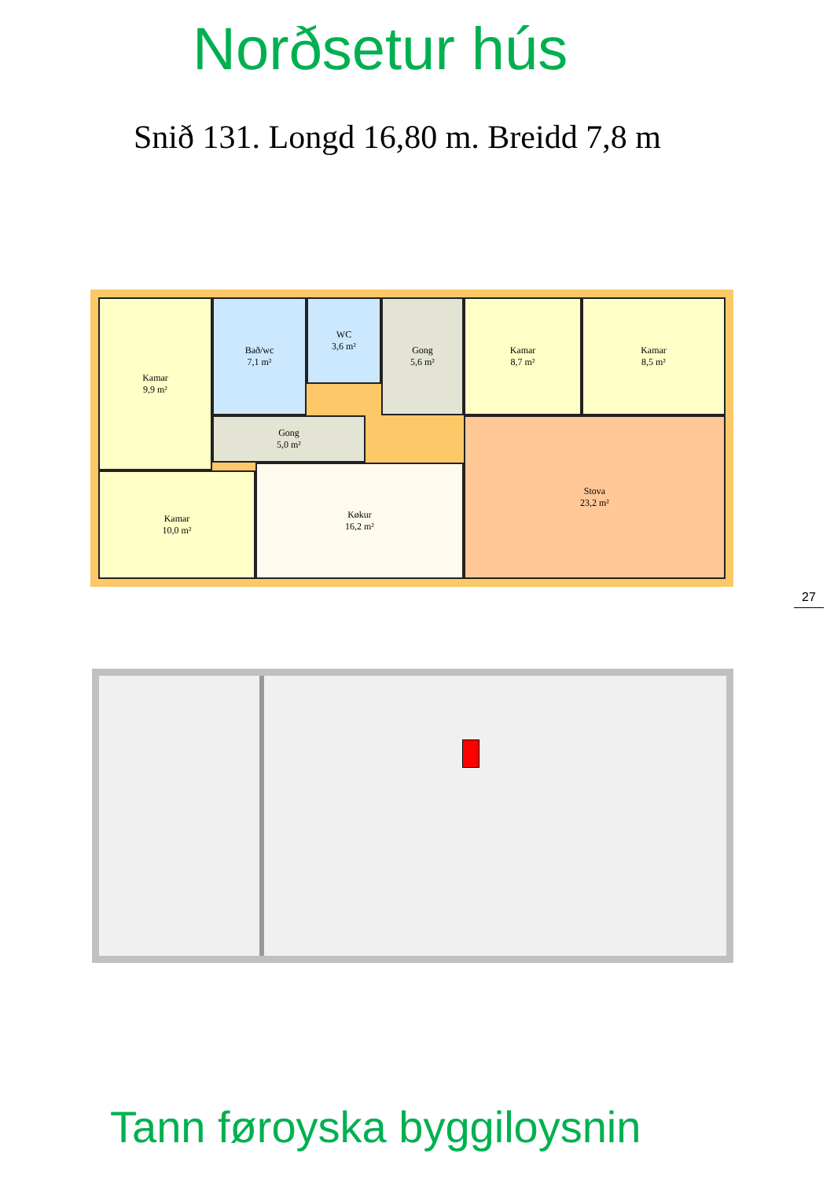Norðsetur hús
Snið 131. Longd 16,80 m. Breidd 7,8 m
Kamar
9,9 m²
Bað/wc
7,1 m²
WC
3,6 m²
Gong
5,6 m²
Kamar
8,7 m²
Kamar
8,5 m²
Gong
5,0 m²
Kamar
10,0 m²
Køkur
16,2 m²
Stova
23,2 m²
27
Tann føroyska byggiloysnin